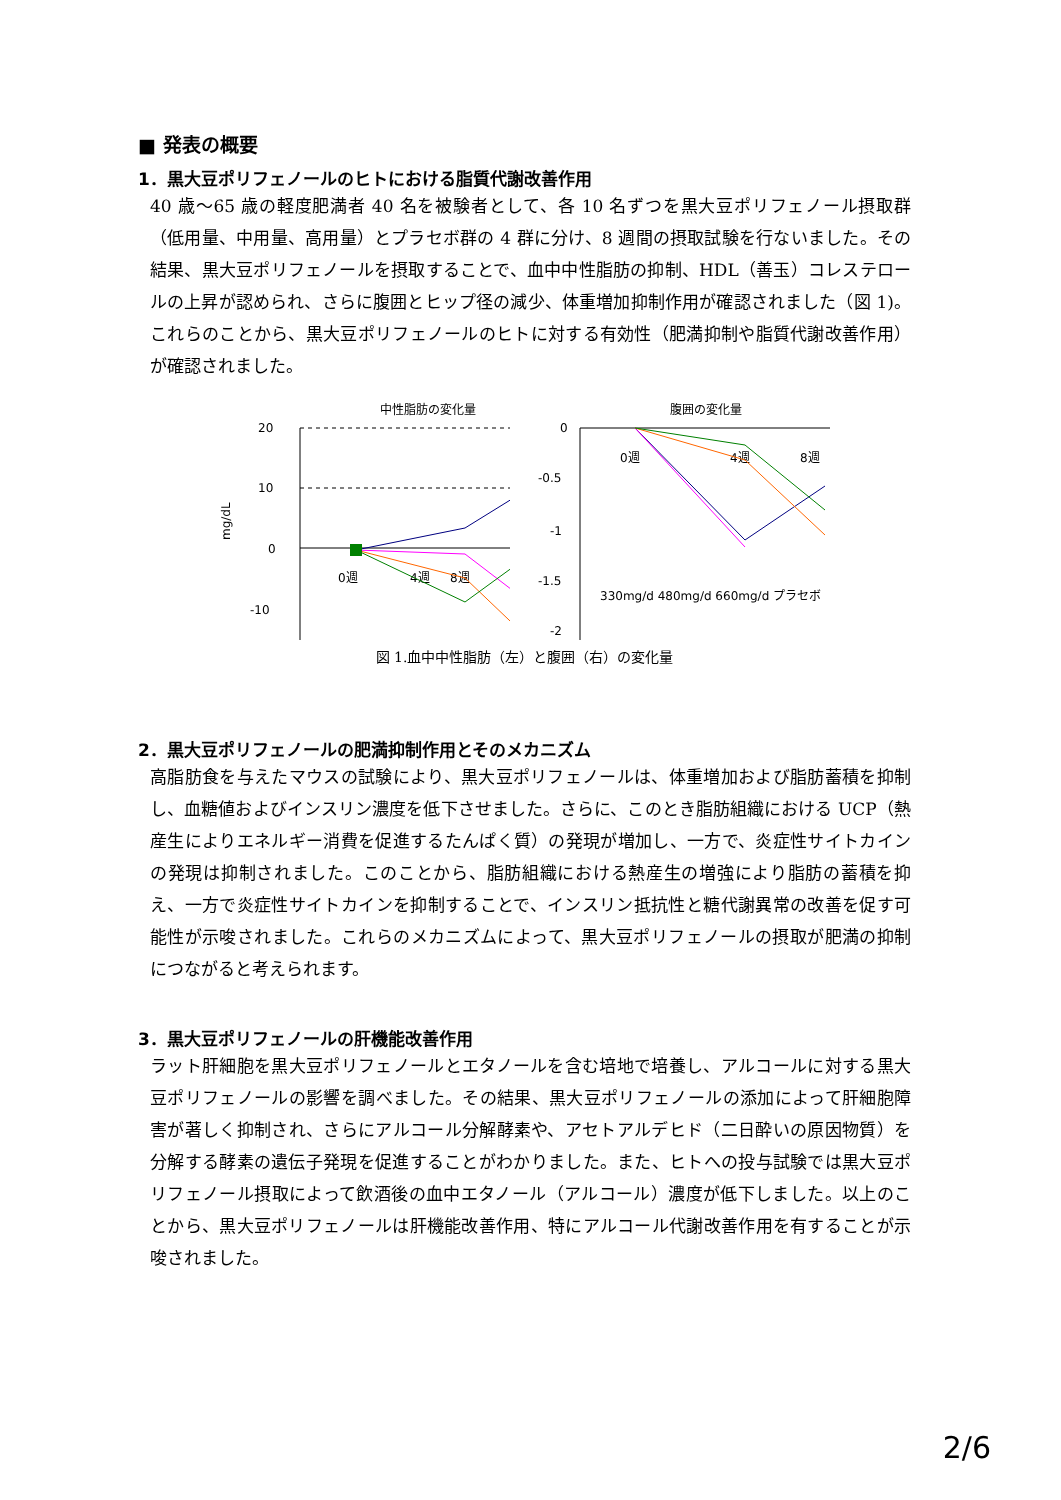■ 発表の概要
1．黒大豆ポリフェノールのヒトにおける脂質代謝改善作用
40 歳～65 歳の軽度肥満者 40 名を被験者として、各 10 名ずつを黒大豆ポリフェノール摂取群（低用量、中用量、高用量）とプラセボ群の 4 群に分け、8 週間の摂取試験を行ないました。その結果、黒大豆ポリフェノールを摂取することで、血中中性脂肪の抑制、HDL（善玉）コレステロールの上昇が認められ、さらに腹囲とヒップ径の減少、体重増加抑制作用が確認されました（図 1)。これらのことから、黒大豆ポリフェノールのヒトに対する有効性（肥満抑制や脂質代謝改善作用）が確認されました。
中性脂肪の変化量
mg/dL
20
10
0
-10
0週
8週
4週
腹囲の変化量
0
-0.5
-1
-1.5
-2
0週
4週
8週
330mg/d 480mg/d 660mg/d プラセボ
図 1.血中中性脂肪（左）と腹囲（右）の変化量
2．黒大豆ポリフェノールの肥満抑制作用とそのメカニズム
高脂肪食を与えたマウスの試験により、黒大豆ポリフェノールは、体重増加および脂肪蓄積を抑制し、血糖値およびインスリン濃度を低下させました。さらに、このとき脂肪組織における UCP（熱産生によりエネルギー消費を促進するたんぱく質）の発現が増加し、一方で、炎症性サイトカインの発現は抑制されました。このことから、脂肪組織における熱産生の増強により脂肪の蓄積を抑え、一方で炎症性サイトカインを抑制することで、インスリン抵抗性と糖代謝異常の改善を促す可能性が示唆されました。これらのメカニズムによって、黒大豆ポリフェノールの摂取が肥満の抑制につながると考えられます。
3．黒大豆ポリフェノールの肝機能改善作用
ラット肝細胞を黒大豆ポリフェノールとエタノールを含む培地で培養し、アルコールに対する黒大豆ポリフェノールの影響を調べました。その結果、黒大豆ポリフェノールの添加によって肝細胞障害が著しく抑制され、さらにアルコール分解酵素や、アセトアルデヒド（二日酔いの原因物質）を分解する酵素の遺伝子発現を促進することがわかりました。また、ヒトへの投与試験では黒大豆ポリフェノール摂取によって飲酒後の血中エタノール（アルコール）濃度が低下しました。以上のことから、黒大豆ポリフェノールは肝機能改善作用、特にアルコール代謝改善作用を有することが示唆されました。
2/6